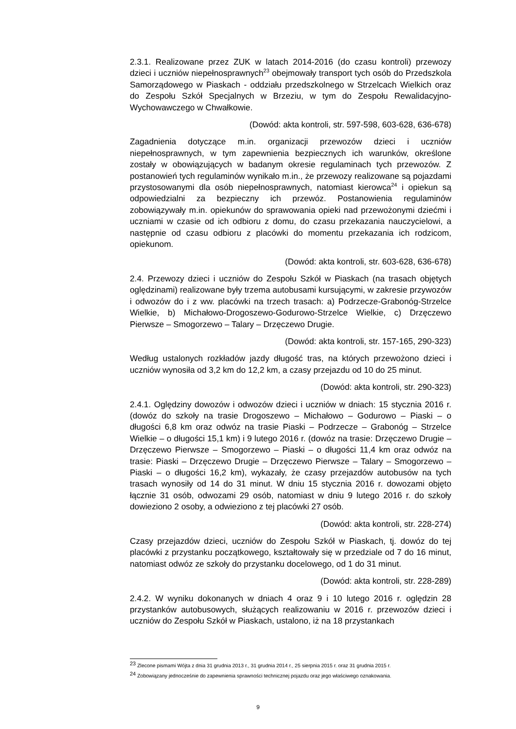2.3.1. Realizowane przez ZUK w latach 2014-2016 (do czasu kontroli) przewozy dzieci i uczniów niepełnosprawnych<sup>23</sup> obejmowały transport tych osób do Przedszkola Samorządowego w Piaskach - oddziału przedszkolnego w Strzelcach Wielkich oraz do Zespołu Szkół Specjalnych w Brzeziu, w tym do Zespołu Rewalidacyjno-Wychowawczego w Chwałkowie.
(Dowód: akta kontroli, str. 597-598, 603-628, 636-678)
Zagadnienia dotyczące m.in. organizacji przewozów dzieci i uczniów niepełnosprawnych, w tym zapewnienia bezpiecznych ich warunków, określone zostały w obowiązujących w badanym okresie regulaminach tych przewozów. Z postanowień tych regulaminów wynikało m.in., że przewozy realizowane są pojazdami przystosowanymi dla osób niepełnosprawnych, natomiast kierowca<sup>24</sup> i opiekun są odpowiedzialni za bezpieczny ich przewóz. Postanowienia regulaminów zobowiązywały m.in. opiekunów do sprawowania opieki nad przewożonymi dziećmi i uczniami w czasie od ich odbioru z domu, do czasu przekazania nauczycielowi, a następnie od czasu odbioru z placówki do momentu przekazania ich rodzicom, opiekunom.
(Dowód: akta kontroli, str. 603-628, 636-678)
2.4. Przewozy dzieci i uczniów do Zespołu Szkół w Piaskach (na trasach objętych oględzinami) realizowane były trzema autobusami kursującymi, w zakresie przywozów i odwozów do i z ww. placówki na trzech trasach: a) Podrzecze-Grabonóg-Strzelce Wielkie, b) Michałowo-Drogoszewo-Godurowo-Strzelce Wielkie, c) Drzęczewo Pierwsze – Smogorzewo – Talary – Drzęczewo Drugie.
(Dowód: akta kontroli, str. 157-165, 290-323)
Według ustalonych rozkładów jazdy długość tras, na których przewożono dzieci i uczniów wynosiła od 3,2 km do 12,2 km, a czasy przejazdu od 10 do 25 minut.
(Dowód: akta kontroli, str. 290-323)
2.4.1. Oględziny dowozów i odwozów dzieci i uczniów w dniach: 15 stycznia 2016 r. (dowóz do szkoły na trasie Drogoszewo – Michałowo – Godurowo – Piaski – o długości 6,8 km oraz odwóz na trasie Piaski – Podrzecze – Grabonóg – Strzelce Wielkie – o długości 15,1 km) i 9 lutego 2016 r. (dowóz na trasie: Drzęczewo Drugie – Drzęczewo Pierwsze – Smogorzewo – Piaski – o długości 11,4 km oraz odwóz na trasie: Piaski – Drzęczewo Drugie – Drzęczewo Pierwsze – Talary – Smogorzewo – Piaski – o długości 16,2 km), wykazały, że czasy przejazdów autobusów na tych trasach wynosiły od 14 do 31 minut. W dniu 15 stycznia 2016 r. dowozami objęto łącznie 31 osób, odwozami 29 osób, natomiast w dniu 9 lutego 2016 r. do szkoły dowieziono 2 osoby, a odwieziono z tej placówki 27 osób.
(Dowód: akta kontroli, str. 228-274)
Czasy przejazdów dzieci, uczniów do Zespołu Szkół w Piaskach, tj. dowóz do tej placówki z przystanku początkowego, kształtowały się w przedziale od 7 do 16 minut, natomiast odwóz ze szkoły do przystanku docelowego, od 1 do 31 minut.
(Dowód: akta kontroli, str. 228-289)
2.4.2. W wyniku dokonanych w dniach 4 oraz 9 i 10 lutego 2016 r. oględzin 28 przystanków autobusowych, służących realizowaniu w 2016 r. przewozów dzieci i uczniów do Zespołu Szkół w Piaskach, ustalono, iż na 18 przystankach
<sup>23</sup> Zlecone pismami Wójta z dnia 31 grudnia 2013 r., 31 grudnia 2014 r., 25 sierpnia 2015 r. oraz 31 grudnia 2015 r.
<sup>24</sup> Zobowiązany jednocześnie do zapewnienia sprawności technicznej pojazdu oraz jego właściwego oznakowania.
9